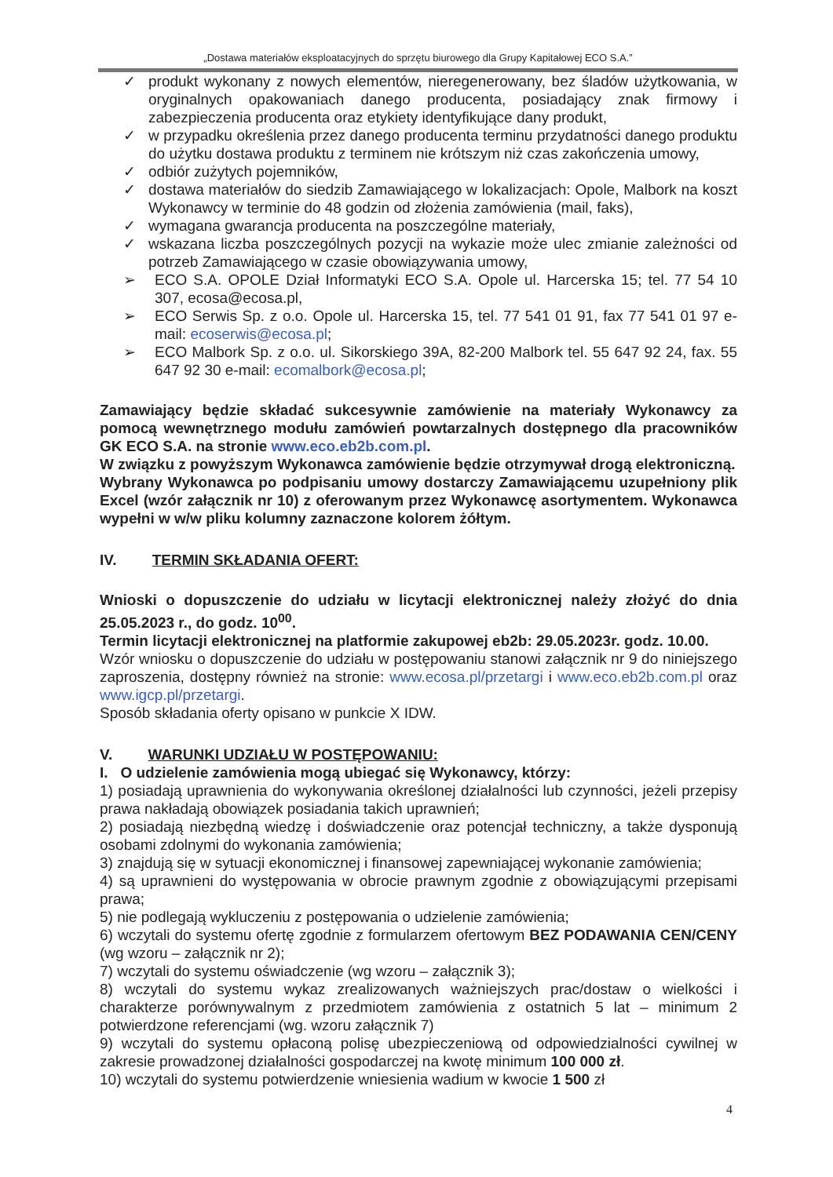„Dostawa materiałów eksploatacyjnych do sprzętu biurowego dla Grupy Kapitałowej ECO S.A.”
✓ produkt wykonany z nowych elementów, nieregenerowany, bez śladów użytkowania, w oryginalnych opakowaniach danego producenta, posiadający znak firmowy i zabezpieczenia producenta oraz etykiety identyfikujące dany produkt,
✓ w przypadku określenia przez danego producenta terminu przydatności danego produktu do użytku dostawa produktu z terminem nie krótszym niż czas zakończenia umowy,
✓ odbiór zużytych pojemników,
✓ dostawa materiałów do siedzib Zamawiającego w lokalizacjach: Opole, Malbork na koszt Wykonawcy w terminie do 48 godzin od złożenia zamówienia (mail, faks),
✓ wymagana gwarancja producenta na poszczególne materiały,
✓ wskazana liczba poszczególnych pozycji na wykazie może ulec zmianie zależności od potrzeb Zamawiającego w czasie obowiązywania umowy,
➢ ECO S.A. OPOLE Dział Informatyki ECO S.A. Opole ul. Harcerska 15; tel. 77 54 10 307, ecosa@ecosa.pl,
➢ ECO Serwis Sp. z o.o. Opole ul. Harcerska 15, tel. 77 541 01 91, fax 77 541 01 97 e-mail: ecoserwis@ecosa.pl;
➢ ECO Malbork Sp. z o.o. ul. Sikorskiego 39A, 82-200 Malbork tel. 55 647 92 24, fax. 55 647 92 30 e-mail: ecomalbork@ecosa.pl;
Zamawiający będzie składać sukcesywnie zamówienie na materiały Wykonawcy za pomocą wewnętrznego modułu zamówień powtarzalnych dostępnego dla pracowników GK ECO S.A. na stronie www.eco.eb2b.com.pl.
W związku z powyższym Wykonawca zamówienie będzie otrzymywał drogą elektroniczną.
Wybrany Wykonawca po podpisaniu umowy dostarczy Zamawiającemu uzupełniony plik Excel (wzór załącznik nr 10) z oferowanym przez Wykonawcę asortymentem. Wykonawca wypełni w w/w pliku kolumny zaznaczone kolorem żółtym.
IV. TERMIN SKŁADANIA OFERT:
Wnioski o dopuszczenie do udziału w licytacji elektronicznej należy złożyć do dnia 25.05.2023 r., do godz. 10<sup>00</sup>.
Termin licytacji elektronicznej na platformie zakupowej eb2b: 29.05.2023r. godz. 10.00.
Wzór wniosku o dopuszczenie do udziału w postępowaniu stanowi załącznik nr 9 do niniejszego zaproszenia, dostępny również na stronie: www.ecosa.pl/przetargi i www.eco.eb2b.com.pl oraz www.igcp.pl/przetargi.
Sposób składania oferty opisano w punkcie X IDW.
V. WARUNKI UDZIAŁU W POSTĘPOWANIU:
I. O udzielenie zamówienia mogą ubiegać się Wykonawcy, którzy:
1) posiadają uprawnienia do wykonywania określonej działalności lub czynności, jeżeli przepisy prawa nakładają obowiązek posiadania takich uprawnień;
2) posiadają niezbędną wiedzę i doświadczenie oraz potencjał techniczny, a także dysponują osobami zdolnymi do wykonania zamówienia;
3) znajdują się w sytuacji ekonomicznej i finansowej zapewniającej wykonanie zamówienia;
4) są uprawnieni do występowania w obrocie prawnym zgodnie z obowiązującymi przepisami prawa;
5) nie podlegają wykluczeniu z postępowania o udzielenie zamówienia;
6) wczytali do systemu ofertę zgodnie z formularzem ofertowym BEZ PODAWANIA CEN/CENY (wg wzoru – załącznik nr 2);
7) wczytali do systemu oświadczenie (wg wzoru – załącznik 3);
8) wczytali do systemu wykaz zrealizowanych ważniejszych prac/dostaw o wielkości i charakterze porównywalnym z przedmiotem zamówienia z ostatnich 5 lat – minimum 2 potwierdzone referencjami (wg. wzoru załącznik 7)
9) wczytali do systemu opłaconą polisę ubezpieczeniową od odpowiedzialności cywilnej w zakresie prowadzonej działalności gospodarczej na kwotę minimum 100 000 zł.
10) wczytali do systemu potwierdzenie wniesienia wadium w kwocie 1 500 zł
4